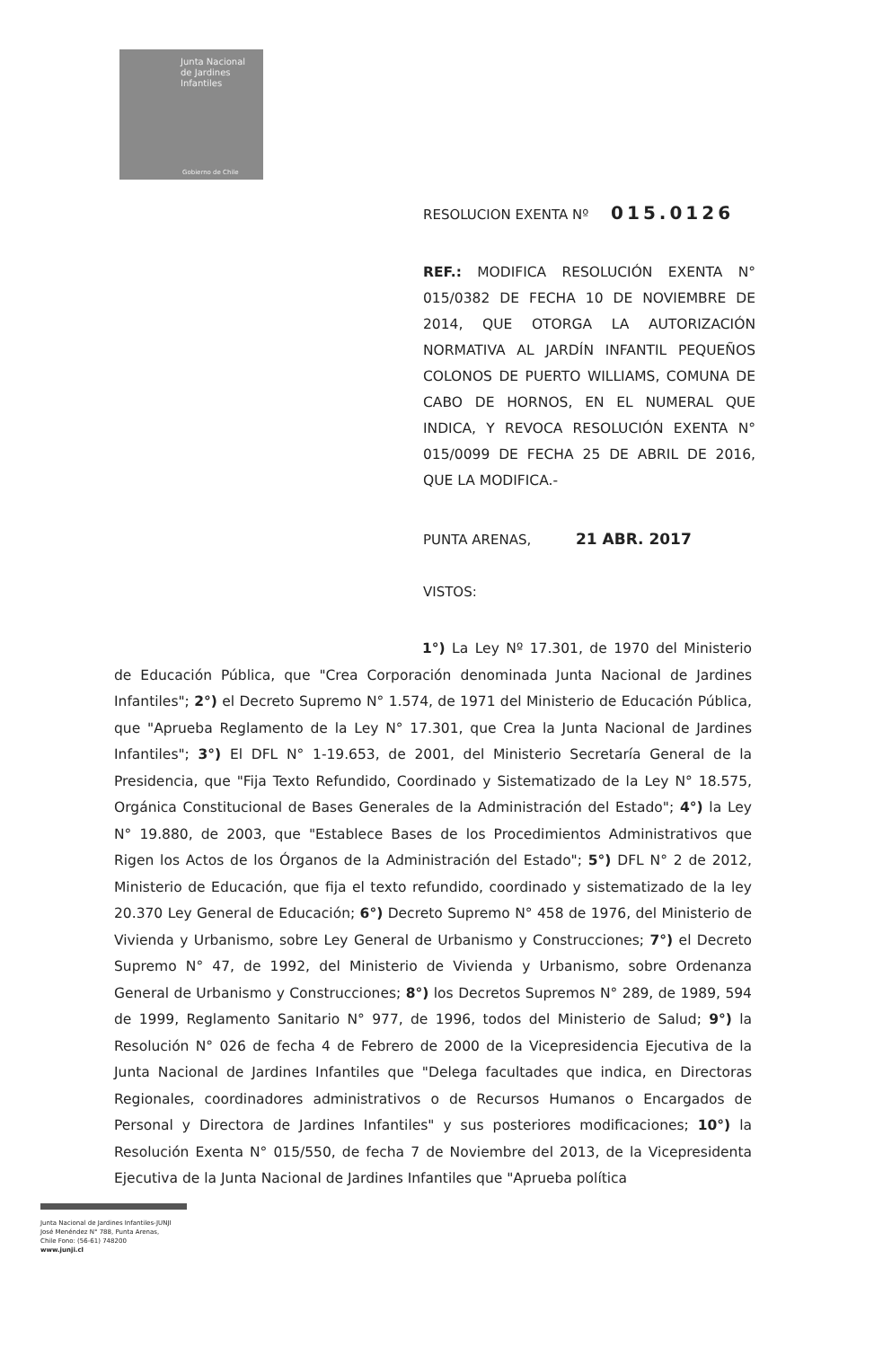Junta Nacional
de Jardines
Infantiles
Gobierno de Chile
RESOLUCION EXENTA Nº 015.0126
REF.: MODIFICA RESOLUCIÓN EXENTA N° 015/0382 DE FECHA 10 DE NOVIEMBRE DE 2014, QUE OTORGA LA AUTORIZACIÓN NORMATIVA AL JARDÍN INFANTIL PEQUEÑOS COLONOS DE PUERTO WILLIAMS, COMUNA DE CABO DE HORNOS, EN EL NUMERAL QUE INDICA, Y REVOCA RESOLUCIÓN EXENTA N° 015/0099 DE FECHA 25 DE ABRIL DE 2016, QUE LA MODIFICA.-
PUNTA ARENAS, 21 ABR. 2017
VISTOS:
1°) La Ley Nº 17.301, de 1970 del Ministerio de Educación Pública, que "Crea Corporación denominada Junta Nacional de Jardines Infantiles"; 2°) el Decreto Supremo N° 1.574, de 1971 del Ministerio de Educación Pública, que "Aprueba Reglamento de la Ley N° 17.301, que Crea la Junta Nacional de Jardines Infantiles"; 3°) El DFL N° 1-19.653, de 2001, del Ministerio Secretaría General de la Presidencia, que "Fija Texto Refundido, Coordinado y Sistematizado de la Ley N° 18.575, Orgánica Constitucional de Bases Generales de la Administración del Estado"; 4°) la Ley N° 19.880, de 2003, que "Establece Bases de los Procedimientos Administrativos que Rigen los Actos de los Órganos de la Administración del Estado"; 5°) DFL N° 2 de 2012, Ministerio de Educación, que fija el texto refundido, coordinado y sistematizado de la ley 20.370 Ley General de Educación; 6°) Decreto Supremo N° 458 de 1976, del Ministerio de Vivienda y Urbanismo, sobre Ley General de Urbanismo y Construcciones; 7°) el Decreto Supremo N° 47, de 1992, del Ministerio de Vivienda y Urbanismo, sobre Ordenanza General de Urbanismo y Construcciones; 8°) los Decretos Supremos N° 289, de 1989, 594 de 1999, Reglamento Sanitario N° 977, de 1996, todos del Ministerio de Salud; 9°) la Resolución N° 026 de fecha 4 de Febrero de 2000 de la Vicepresidencia Ejecutiva de la Junta Nacional de Jardines Infantiles que "Delega facultades que indica, en Directoras Regionales, coordinadores administrativos o de Recursos Humanos o Encargados de Personal y Directora de Jardines Infantiles" y sus posteriores modificaciones; 10°) la Resolución Exenta N° 015/550, de fecha 7 de Noviembre del 2013, de la Vicepresidenta Ejecutiva de la Junta Nacional de Jardines Infantiles que "Aprueba política
Junta Nacional de Jardines Infantiles-JUNJI
José Menéndez N° 788, Punta Arenas,
Chile Fono: (56-61) 748200
www.junji.cl